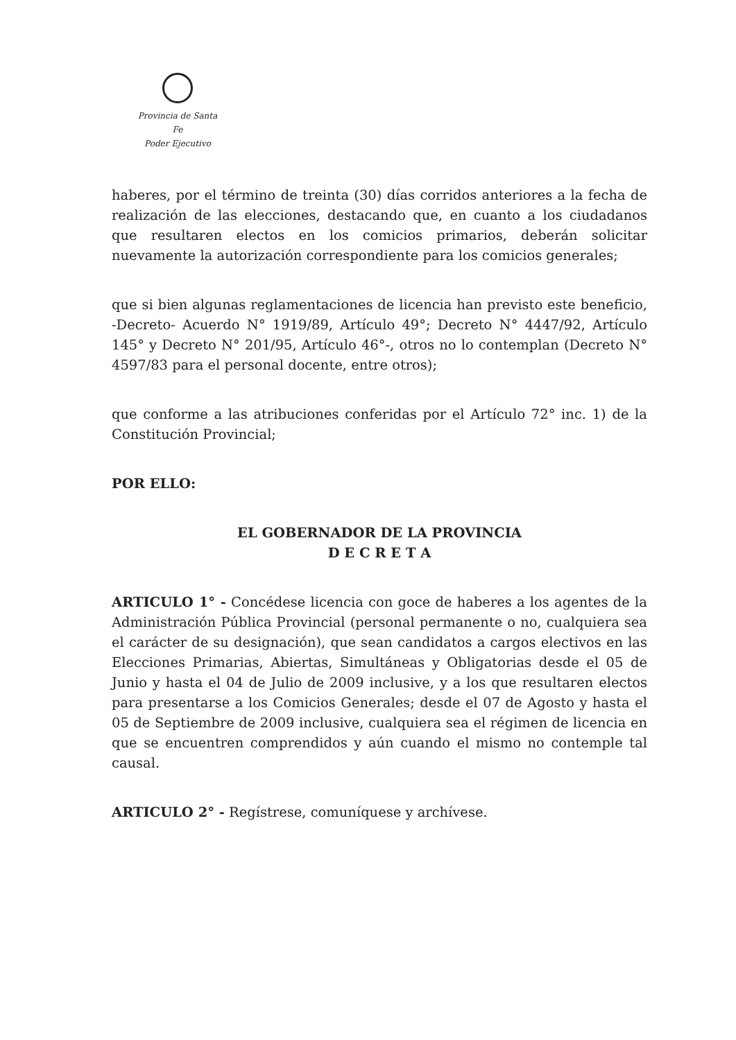Provincia de Santa Fe
Poder Ejecutivo
haberes, por el término de treinta (30) días corridos anteriores a la fecha de realización de las elecciones, destacando que, en cuanto a los ciudadanos que resultaren electos en los comicios primarios, deberán solicitar nuevamente la autorización correspondiente para los comicios generales;
que si bien algunas reglamentaciones de licencia han previsto este beneficio, -Decreto- Acuerdo N° 1919/89, Artículo 49°; Decreto N° 4447/92, Artículo 145° y Decreto N° 201/95, Artículo 46°-, otros no lo contemplan (Decreto N° 4597/83 para el personal docente, entre otros);
que conforme a las atribuciones conferidas por el Artículo 72° inc. 1) de la Constitución Provincial;
POR ELLO:
EL GOBERNADOR DE LA PROVINCIA
D E C R E T A
ARTICULO 1° - Concédese licencia con goce de haberes a los agentes de la Administración Pública Provincial (personal permanente o no, cualquiera sea el carácter de su designación), que sean candidatos a cargos electivos en las Elecciones Primarias, Abiertas, Simultáneas y Obligatorias desde el 05 de Junio y hasta el 04 de Julio de 2009 inclusive, y a los que resultaren electos para presentarse a los Comicios Generales; desde el 07 de Agosto y hasta el 05 de Septiembre de 2009 inclusive, cualquiera sea el régimen de licencia en que se encuentren comprendidos y aún cuando el mismo no contemple tal causal.
ARTICULO 2° - Regístrese, comuníquese y archívese.